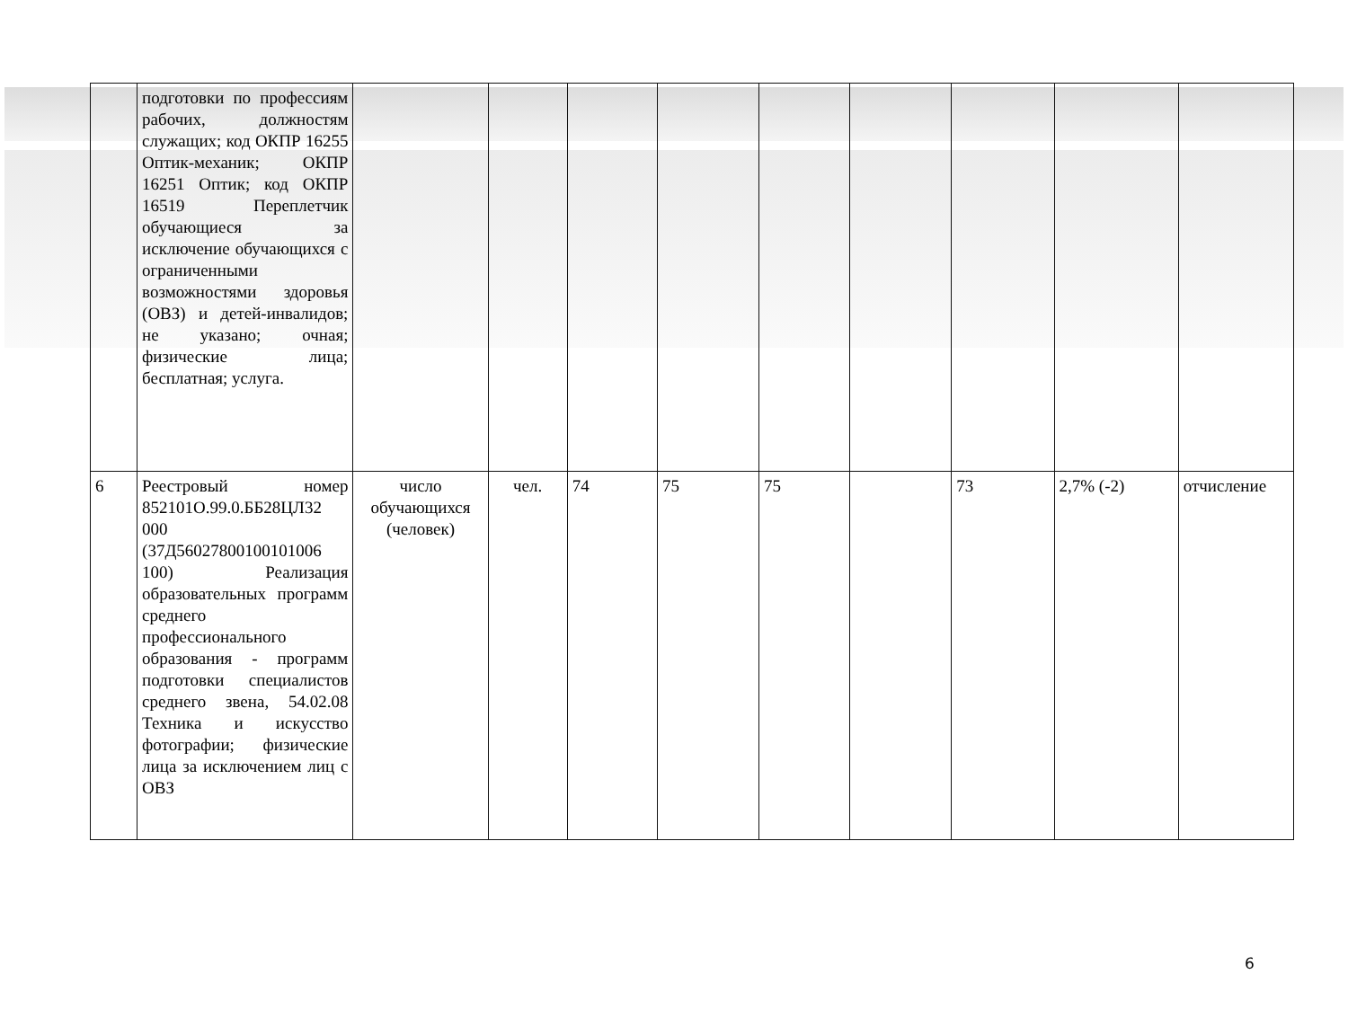| | подготовки по профессиям рабочих, должностям служащих; код ОКПР 16255 Оптик-механик; ОКПР 16251 Оптик; код ОКПР 16519 Переплетчик обучающиеся за исключение обучающихся с ограниченными возможностями здоровья (ОВЗ) и детей-инвалидов; не указано; очная; физические лица; бесплатная; услуга. | | | | | | | | | |
| 6 | Реестровый номер 852101О.99.0.ББ28ЦЛ32 000 (37Д56027800100101006 100) Реализация образовательных программ среднего профессионального образования - программ подготовки специалистов среднего звена, 54.02.08 Техника и искусство фотографии; физические лица за исключением лиц с ОВЗ | число обучающихся (человек) | чел. | 74 | 75 | 75 | | 73 | 2,7% (-2) | отчисление |
6